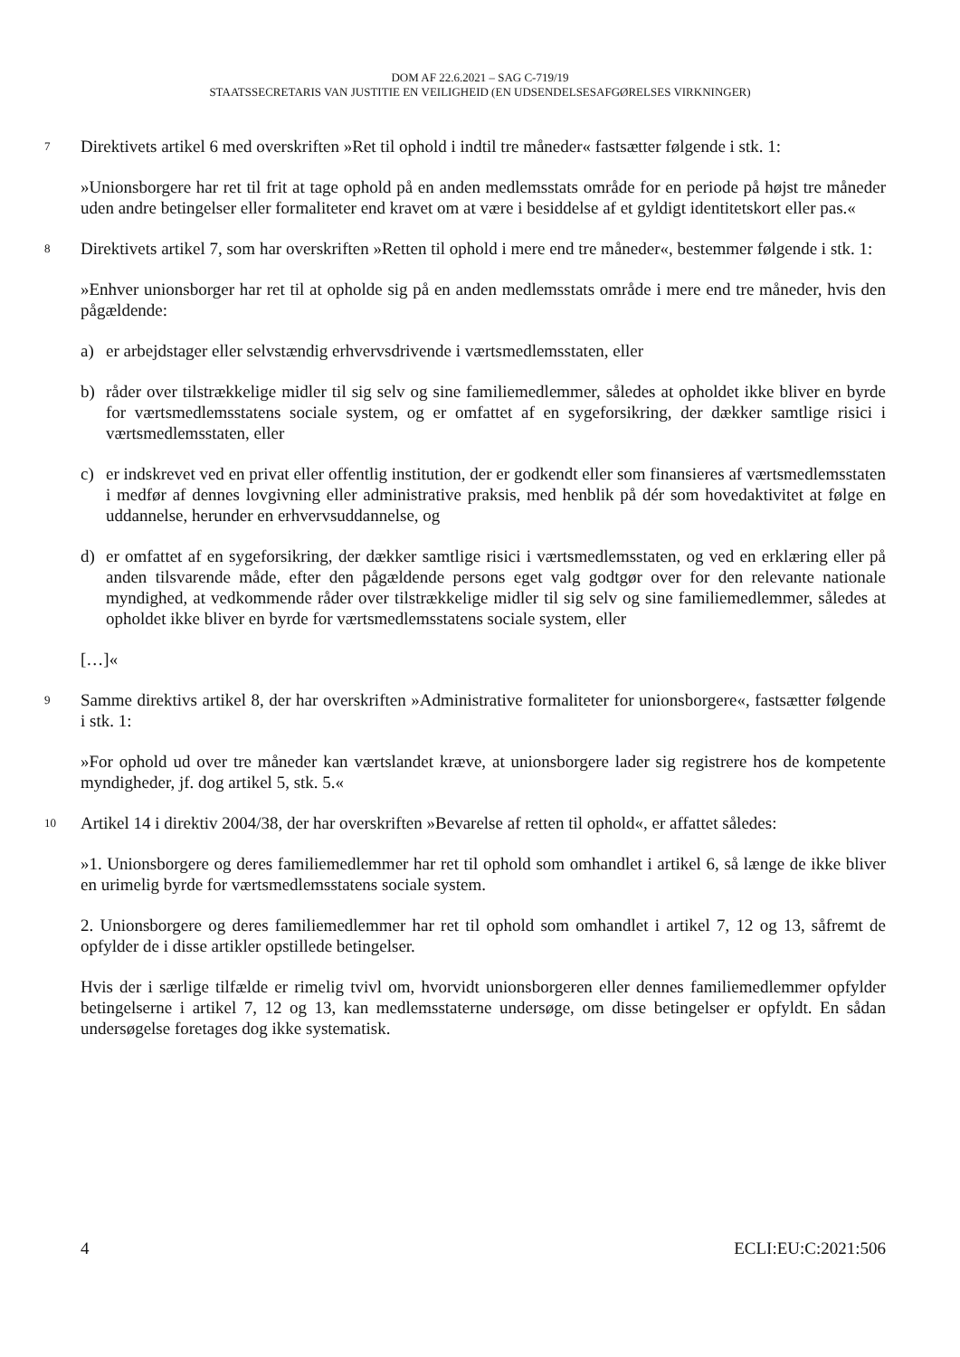DOM AF 22.6.2021 – SAG C-719/19
STAATSSECRETARIS VAN JUSTITIE EN VEILIGHEID (EN UDSENDELSESAFGØRELSES VIRKNINGER)
7
Direktivets artikel 6 med overskriften »Ret til ophold i indtil tre måneder« fastsætter følgende i stk. 1:
»Unionsborgere har ret til frit at tage ophold på en anden medlemsstats område for en periode på højst tre måneder uden andre betingelser eller formaliteter end kravet om at være i besiddelse af et gyldigt identitetskort eller pas.«
8
Direktivets artikel 7, som har overskriften »Retten til ophold i mere end tre måneder«, bestemmer følgende i stk. 1:
»Enhver unionsborger har ret til at opholde sig på en anden medlemsstats område i mere end tre måneder, hvis den pågældende:
a) er arbejdstager eller selvstændig erhvervsdrivende i værtsmedlemsstaten, eller
b) råder over tilstrækkelige midler til sig selv og sine familiemedlemmer, således at opholdet ikke bliver en byrde for værtsmedlemsstatens sociale system, og er omfattet af en sygeforsikring, der dækker samtlige risici i værtsmedlemsstaten, eller
c) er indskrevet ved en privat eller offentlig institution, der er godkendt eller som finansieres af værtsmedlemsstaten i medfør af dennes lovgivning eller administrative praksis, med henblik på dér som hovedaktivitet at følge en uddannelse, herunder en erhvervsuddannelse, og
d) er omfattet af en sygeforsikring, der dækker samtlige risici i værtsmedlemsstaten, og ved en erklæring eller på anden tilsvarende måde, efter den pågældende persons eget valg godtgør over for den relevante nationale myndighed, at vedkommende råder over tilstrækkelige midler til sig selv og sine familiemedlemmer, således at opholdet ikke bliver en byrde for værtsmedlemsstatens sociale system, eller
[…]«
9
Samme direktivs artikel 8, der har overskriften »Administrative formaliteter for unionsborgere«, fastsætter følgende i stk. 1:
»For ophold ud over tre måneder kan værtslandet kræve, at unionsborgere lader sig registrere hos de kompetente myndigheder, jf. dog artikel 5, stk. 5.«
10
Artikel 14 i direktiv 2004/38, der har overskriften »Bevarelse af retten til ophold«, er affattet således:
»1. Unionsborgere og deres familiemedlemmer har ret til ophold som omhandlet i artikel 6, så længe de ikke bliver en urimelig byrde for værtsmedlemsstatens sociale system.
2. Unionsborgere og deres familiemedlemmer har ret til ophold som omhandlet i artikel 7, 12 og 13, såfremt de opfylder de i disse artikler opstillede betingelser.
Hvis der i særlige tilfælde er rimelig tvivl om, hvorvidt unionsborgeren eller dennes familiemedlemmer opfylder betingelserne i artikel 7, 12 og 13, kan medlemsstaterne undersøge, om disse betingelser er opfyldt. En sådan undersøgelse foretages dog ikke systematisk.
4 ECLI:EU:C:2021:506